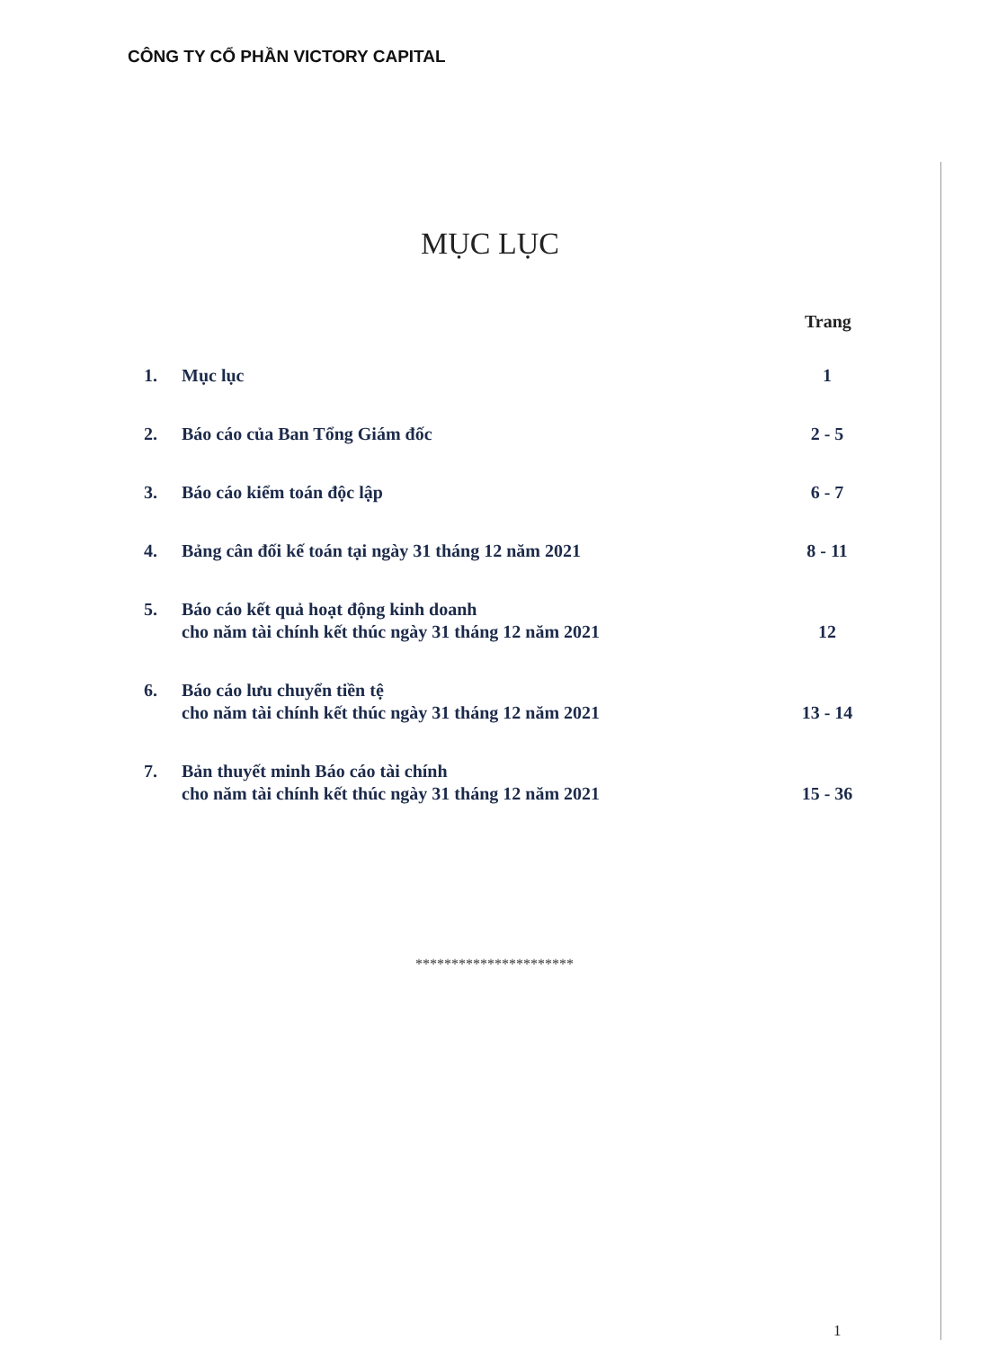CÔNG TY CỔ PHẦN VICTORY CAPITAL
MỤC LỤC
Trang
1. Mục lục 1
2. Báo cáo của Ban Tổng Giám đốc 2 - 5
3. Báo cáo kiểm toán độc lập 6 - 7
4. Bảng cân đối kế toán tại ngày 31 tháng 12 năm 2021
8 - 11
5. Báo cáo kết quả hoạt động kinh doanh
cho năm tài chính kết thúc ngày 31 tháng 12 năm 2021
12
6. Báo cáo lưu chuyển tiền tệ
cho năm tài chính kết thúc ngày 31 tháng 12 năm 2021
13 - 14
7. Bản thuyết minh Báo cáo tài chính
cho năm tài chính kết thúc ngày 31 tháng 12 năm 2021
15 - 36
**********************
1